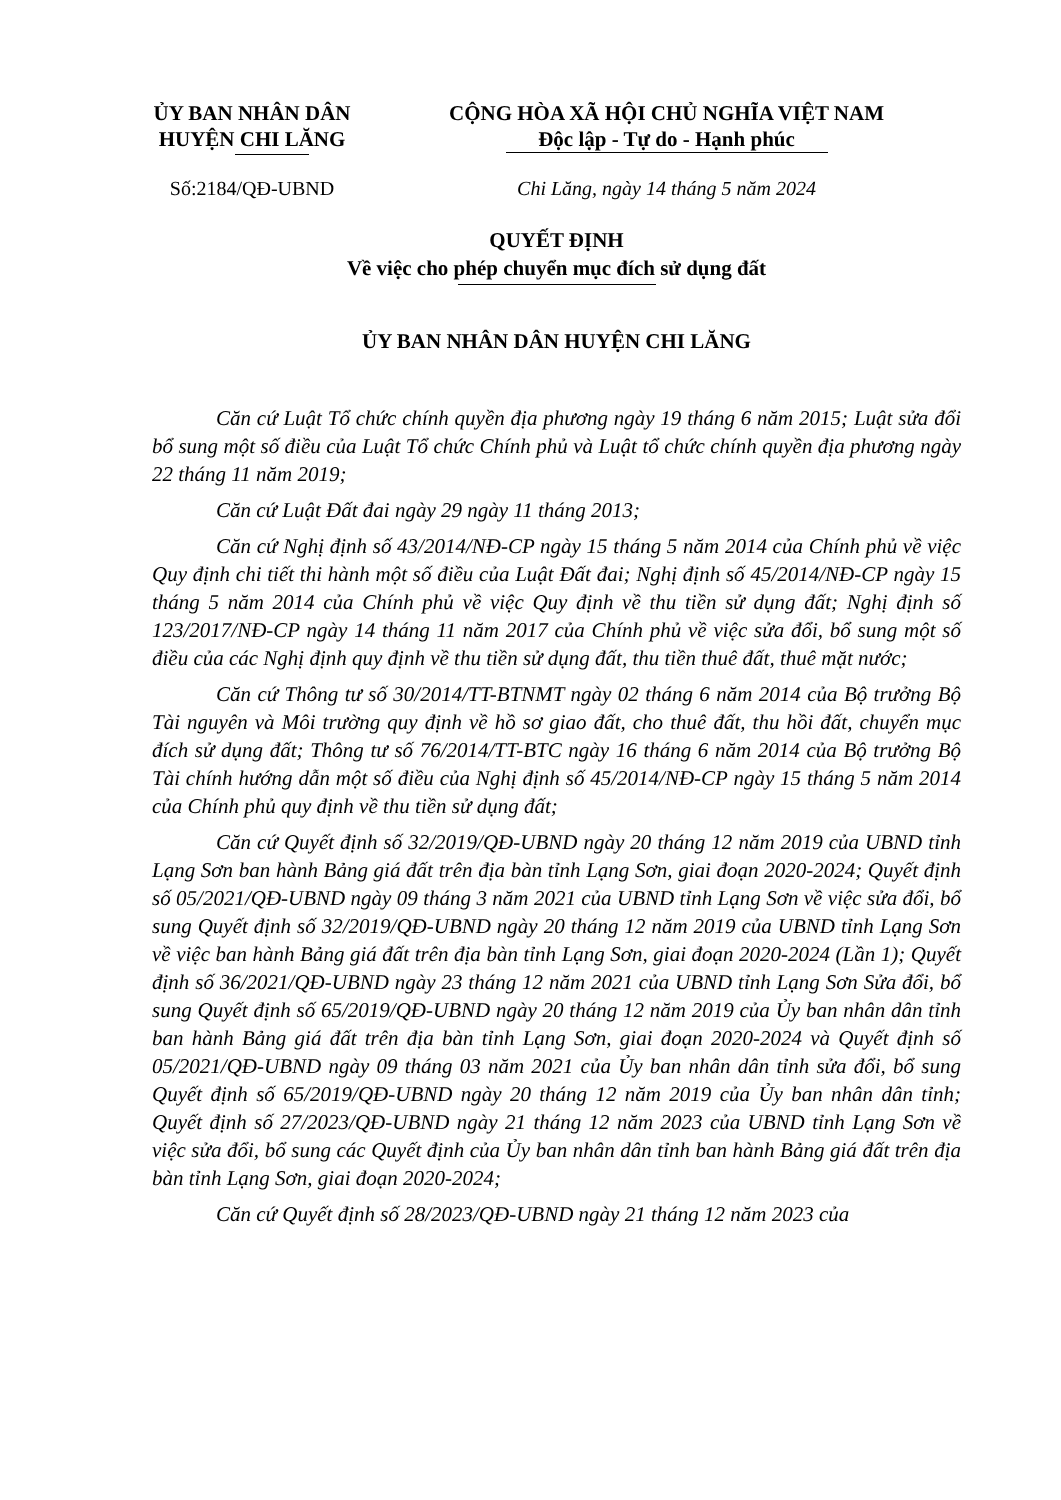ỦY BAN NHÂN DÂN
HUYỆN CHI LĂNG
CỘNG HÒA XÃ HỘI CHỦ NGHĨA VIỆT NAM
Độc lập - Tự do - Hạnh phúc
Số:2184/QĐ-UBND Chi Lăng, ngày 14 tháng 5 năm 2024
QUYẾT ĐỊNH
Về việc cho phép chuyển mục đích sử dụng đất
ỦY BAN NHÂN DÂN HUYỆN CHI LĂNG
Căn cứ Luật Tổ chức chính quyền địa phương ngày 19 tháng 6 năm 2015; Luật sửa đổi bổ sung một số điều của Luật Tổ chức Chính phủ và Luật tổ chức chính quyền địa phương ngày 22 tháng 11 năm 2019;
Căn cứ Luật Đất đai ngày 29 ngày 11 tháng 2013;
Căn cứ Nghị định số 43/2014/NĐ-CP ngày 15 tháng 5 năm 2014 của Chính phủ về việc Quy định chi tiết thi hành một số điều của Luật Đất đai; Nghị định số 45/2014/NĐ-CP ngày 15 tháng 5 năm 2014 của Chính phủ về việc Quy định về thu tiền sử dụng đất; Nghị định số 123/2017/NĐ-CP ngày 14 tháng 11 năm 2017 của Chính phủ về việc sửa đổi, bổ sung một số điều của các Nghị định quy định về thu tiền sử dụng đất, thu tiền thuê đất, thuê mặt nước;
Căn cứ Thông tư số 30/2014/TT-BTNMT ngày 02 tháng 6 năm 2014 của Bộ trưởng Bộ Tài nguyên và Môi trường quy định về hồ sơ giao đất, cho thuê đất, thu hồi đất, chuyển mục đích sử dụng đất; Thông tư số 76/2014/TT-BTC ngày 16 tháng 6 năm 2014 của Bộ trưởng Bộ Tài chính hướng dẫn một số điều của Nghị định số 45/2014/NĐ-CP ngày 15 tháng 5 năm 2014 của Chính phủ quy định về thu tiền sử dụng đất;
Căn cứ Quyết định số 32/2019/QĐ-UBND ngày 20 tháng 12 năm 2019 của UBND tỉnh Lạng Sơn ban hành Bảng giá đất trên địa bàn tỉnh Lạng Sơn, giai đoạn 2020-2024; Quyết định số 05/2021/QĐ-UBND ngày 09 tháng 3 năm 2021 của UBND tỉnh Lạng Sơn về việc sửa đổi, bổ sung Quyết định số 32/2019/QĐ-UBND ngày 20 tháng 12 năm 2019 của UBND tỉnh Lạng Sơn về việc ban hành Bảng giá đất trên địa bàn tỉnh Lạng Sơn, giai đoạn 2020-2024 (Lần 1); Quyết định số 36/2021/QĐ-UBND ngày 23 tháng 12 năm 2021 của UBND tỉnh Lạng Sơn Sửa đổi, bổ sung Quyết định số 65/2019/QĐ-UBND ngày 20 tháng 12 năm 2019 của Ủy ban nhân dân tỉnh ban hành Bảng giá đất trên địa bàn tỉnh Lạng Sơn, giai đoạn 2020-2024 và Quyết định số 05/2021/QĐ-UBND ngày 09 tháng 03 năm 2021 của Ủy ban nhân dân tỉnh sửa đổi, bổ sung Quyết định số 65/2019/QĐ-UBND ngày 20 tháng 12 năm 2019 của Ủy ban nhân dân tỉnh; Quyết định số 27/2023/QĐ-UBND ngày 21 tháng 12 năm 2023 của UBND tỉnh Lạng Sơn về việc sửa đổi, bổ sung các Quyết định của Ủy ban nhân dân tỉnh ban hành Bảng giá đất trên địa bàn tỉnh Lạng Sơn, giai đoạn 2020-2024;
Căn cứ Quyết định số 28/2023/QĐ-UBND ngày 21 tháng 12 năm 2023 của